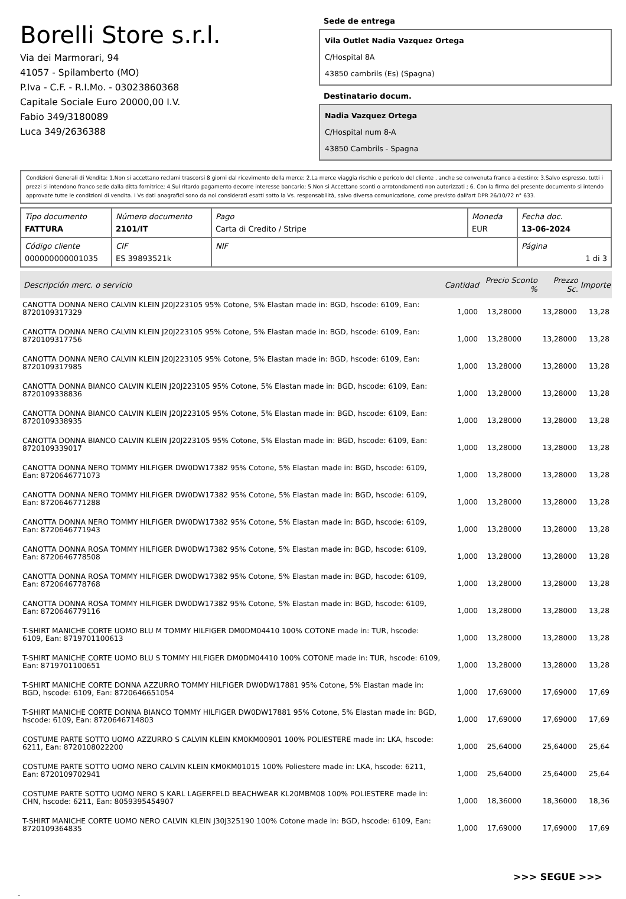Borelli Store s.r.l.
Via dei Marmorari, 94
41057 - Spilamberto (MO)
P.Iva - C.F. - R.I.Mo. - 03023860368
Capitale Sociale Euro 20000,00 I.V.
Fabio 349/3180089
Luca 349/2636388
Sede de entrega
Vila Outlet Nadia Vazquez Ortega
C/Hospital 8A
43850 cambrils (Es) (Spagna)
Destinatario docum.
Nadia Vazquez Ortega
C/Hospital num 8-A
43850 Cambrils - Spagna
Condizioni Generali di Vendita: 1.Non si accettano reclami trascorsi 8 giorni dal ricevimento della merce; 2.La merce viaggia rischio e pericolo del cliente , anche se convenuta franco a destino; 3.Salvo espresso, tutti i prezzi si intendono franco sede dalla ditta fornitrice; 4.Sul ritardo pagamento decorre interesse bancario; 5.Non si Accettano sconti o arrotondamenti non autorizzati ; 6. Con la firma del presente documento si intendo approvate tutte le condizioni di vendita. I Vs dati anagrafici sono da noi considerati esatti sotto la Vs. responsabilità, salvo diversa comunicazione, come previsto dall'art DPR 26/10/72 n° 633.
| Tipo documento FATTURA | Número documento 2101/IT | Pago Carta di Credito / Stripe | Moneda EUR | Fecha doc. 13-06-2024 |
| Código cliente 000000000001035 | CIF ES 39893521k | NIF | | Página 1 di 3 |
| Descripción merc. o servicio | Cantidad | Precio Sconto % | Prezzo Sc. | Importe |
| --- | --- | --- | --- | --- |
| CANOTTA DONNA NERO CALVIN KLEIN J20J223105 95% Cotone, 5% Elastan made in: BGD, hscode: 6109, Ean: 8720109317329 | 1,000 | 13,28000 | 13,28000 | 13,28 |
| CANOTTA DONNA NERO CALVIN KLEIN J20J223105 95% Cotone, 5% Elastan made in: BGD, hscode: 6109, Ean: 8720109317756 | 1,000 | 13,28000 | 13,28000 | 13,28 |
| CANOTTA DONNA NERO CALVIN KLEIN J20J223105 95% Cotone, 5% Elastan made in: BGD, hscode: 6109, Ean: 8720109317985 | 1,000 | 13,28000 | 13,28000 | 13,28 |
| CANOTTA DONNA BIANCO CALVIN KLEIN J20J223105 95% Cotone, 5% Elastan made in: BGD, hscode: 6109, Ean: 8720109338836 | 1,000 | 13,28000 | 13,28000 | 13,28 |
| CANOTTA DONNA BIANCO CALVIN KLEIN J20J223105 95% Cotone, 5% Elastan made in: BGD, hscode: 6109, Ean: 8720109338935 | 1,000 | 13,28000 | 13,28000 | 13,28 |
| CANOTTA DONNA BIANCO CALVIN KLEIN J20J223105 95% Cotone, 5% Elastan made in: BGD, hscode: 6109, Ean: 8720109339017 | 1,000 | 13,28000 | 13,28000 | 13,28 |
| CANOTTA DONNA NERO TOMMY HILFIGER DW0DW17382 95% Cotone, 5% Elastan made in: BGD, hscode: 6109, Ean: 8720646771073 | 1,000 | 13,28000 | 13,28000 | 13,28 |
| CANOTTA DONNA NERO TOMMY HILFIGER DW0DW17382 95% Cotone, 5% Elastan made in: BGD, hscode: 6109, Ean: 8720646771288 | 1,000 | 13,28000 | 13,28000 | 13,28 |
| CANOTTA DONNA NERO TOMMY HILFIGER DW0DW17382 95% Cotone, 5% Elastan made in: BGD, hscode: 6109, Ean: 8720646771943 | 1,000 | 13,28000 | 13,28000 | 13,28 |
| CANOTTA DONNA ROSA TOMMY HILFIGER DW0DW17382 95% Cotone, 5% Elastan made in: BGD, hscode: 6109, Ean: 8720646778508 | 1,000 | 13,28000 | 13,28000 | 13,28 |
| CANOTTA DONNA ROSA TOMMY HILFIGER DW0DW17382 95% Cotone, 5% Elastan made in: BGD, hscode: 6109, Ean: 8720646778768 | 1,000 | 13,28000 | 13,28000 | 13,28 |
| CANOTTA DONNA ROSA TOMMY HILFIGER DW0DW17382 95% Cotone, 5% Elastan made in: BGD, hscode: 6109, Ean: 8720646779116 | 1,000 | 13,28000 | 13,28000 | 13,28 |
| T-SHIRT MANICHE CORTE UOMO BLU M TOMMY HILFIGER DM0DM04410 100% COTONE made in: TUR, hscode: 6109, Ean: 8719701100613 | 1,000 | 13,28000 | 13,28000 | 13,28 |
| T-SHIRT MANICHE CORTE UOMO BLU S TOMMY HILFIGER DM0DM04410 100% COTONE made in: TUR, hscode: 6109, Ean: 8719701100651 | 1,000 | 13,28000 | 13,28000 | 13,28 |
| T-SHIRT MANICHE CORTE DONNA AZZURRO TOMMY HILFIGER DW0DW17881 95% Cotone, 5% Elastan made in: BGD, hscode: 6109, Ean: 8720646651054 | 1,000 | 17,69000 | 17,69000 | 17,69 |
| T-SHIRT MANICHE CORTE DONNA BIANCO TOMMY HILFIGER DW0DW17881 95% Cotone, 5% Elastan made in: BGD, hscode: 6109, Ean: 8720646714803 | 1,000 | 17,69000 | 17,69000 | 17,69 |
| COSTUME PARTE SOTTO UOMO AZZURRO S CALVIN KLEIN KM0KM00901 100% POLIESTERE made in: LKA, hscode: 6211, Ean: 8720108022200 | 1,000 | 25,64000 | 25,64000 | 25,64 |
| COSTUME PARTE SOTTO UOMO NERO CALVIN KLEIN KM0KM01015 100% Poliestere made in: LKA, hscode: 6211, Ean: 8720109702941 | 1,000 | 25,64000 | 25,64000 | 25,64 |
| COSTUME PARTE SOTTO UOMO NERO S KARL LAGERFELD BEACHWEAR KL20MBM08 100% POLIESTERE made in: CHN, hscode: 6211, Ean: 8059395454907 | 1,000 | 18,36000 | 18,36000 | 18,36 |
| T-SHIRT MANICHE CORTE UOMO NERO CALVIN KLEIN J30J325190 100% Cotone made in: BGD, hscode: 6109, Ean: 8720109364835 | 1,000 | 17,69000 | 17,69000 | 17,69 |
>>> SEGUE >>>
-